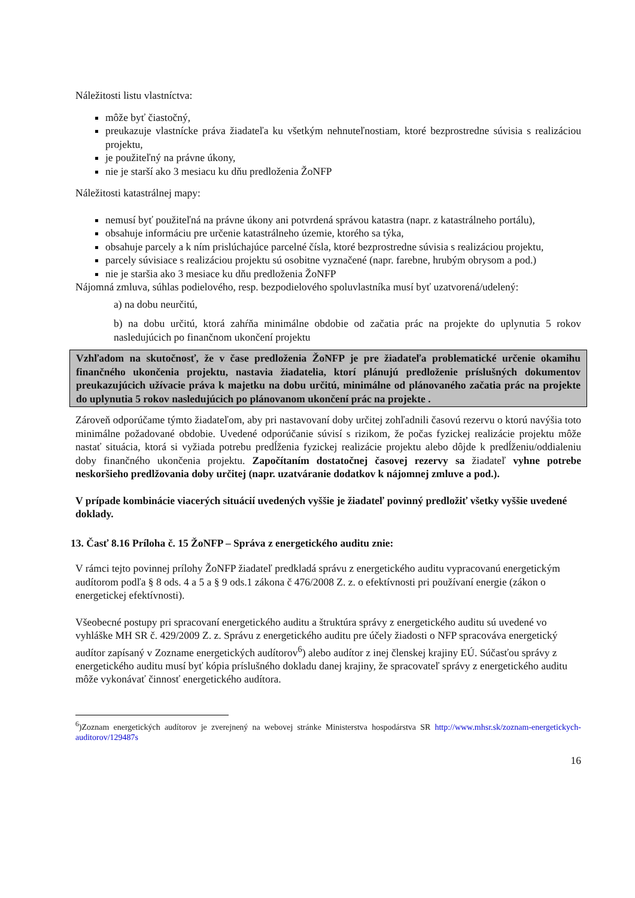Náležitosti listu vlastníctva:
môže byť čiastočný,
preukazuje vlastnícke práva žiadateľa ku všetkým nehnuteľnostiam, ktoré bezprostredne súvisia s realizáciou projektu,
je použiteľný na právne úkony,
nie je starší ako 3 mesiacu ku dňu predloženia ŽoNFP
Náležitosti katastrálnej mapy:
nemusí byť použiteľná na právne úkony ani potvrdená správou katastra (napr. z katastrálneho portálu),
obsahuje informáciu pre určenie katastrálneho územie, ktorého sa týka,
obsahuje parcely a k ním prislúchajúce parcelné čísla, ktoré bezprostredne súvisia s realizáciou projektu,
parcely súvisiace s realizáciou projektu sú osobitne vyznačené (napr. farebne, hrubým obrysom a pod.)
nie je staršia ako 3 mesiace ku dňu predloženia ŽoNFP
Nájomná zmluva, súhlas podielového, resp. bezpodielového spoluvlastníka musí byť uzatvorená/udelený:
a) na dobu neurčitú,
b) na dobu určitú, ktorá zahŕňa minimálne obdobie od začatia prác na projekte do uplynutia 5 rokov nasledujúcich po finančnom ukončení projektu
Vzhľadom na skutočnosť, že v čase predloženia ŽoNFP je pre žiadateľa problematické určenie okamihu finančného ukončenia projektu, nastavia žiadatelia, ktorí plánujú predloženie príslušných dokumentov preukazujúcich užívacie práva k majetku na dobu určitú, minimálne od plánovaného začatia prác na projekte do uplynutia 5 rokov nasledujúcich po plánovanom ukončení prác na projekte .
Zároveň odporúčame týmto žiadateľom, aby pri nastavovaní doby určitej zohľadnili časovú rezervu o ktorú navýšia toto minimálne požadované obdobie. Uvedené odporúčanie súvisí s rizikom, že počas fyzickej realizácie projektu môže nastať situácia, ktorá si vyžiada potrebu predĺženia fyzickej realizácie projektu alebo dôjde k predĺženiu/oddialeniu doby finančného ukončenia projektu. Započítaním dostatočnej časovej rezervy sa žiadateľ vyhne potrebe neskoršieho predlžovania doby určitej (napr. uzatváranie dodatkov k nájomnej zmluve a pod.).
V prípade kombinácie viacerých situácií uvedených vyššie je žiadateľ povinný predložiť všetky vyššie uvedené doklady.
13. Časť 8.16 Príloha č. 15 ŽoNFP – Správa z energetického auditu znie:
V rámci tejto povinnej prílohy ŽoNFP žiadateľ predkladá správu z energetického auditu vypracovanú energetickým audítorom podľa § 8 ods. 4 a 5 a § 9 ods.1 zákona č 476/2008 Z. z. o efektívnosti pri používaní energie (zákon o energetickej efektívnosti).
Všeobecné postupy pri spracovaní energetického auditu a štruktúra správy z energetického auditu sú uvedené vo vyhláške MH SR č. 429/2009 Z. z. Správu z energetického auditu pre účely žiadosti o NFP spracováva energetický audítor zapísaný v Zozname energetických audítorov<sup>6</sup>) alebo audítor z inej členskej krajiny EÚ. Súčasťou správy z energetického auditu musí byť kópia príslušného dokladu danej krajiny, že spracovateľ správy z energetického auditu môže vykonávať činnosť energetického audítora.
<sup>6</sup>)Zoznam energetických audítorov je zverejnený na webovej stránke Ministerstva hospodárstva SR http://www.mhsr.sk/zoznam-energetickych-auditorov/129487s
16